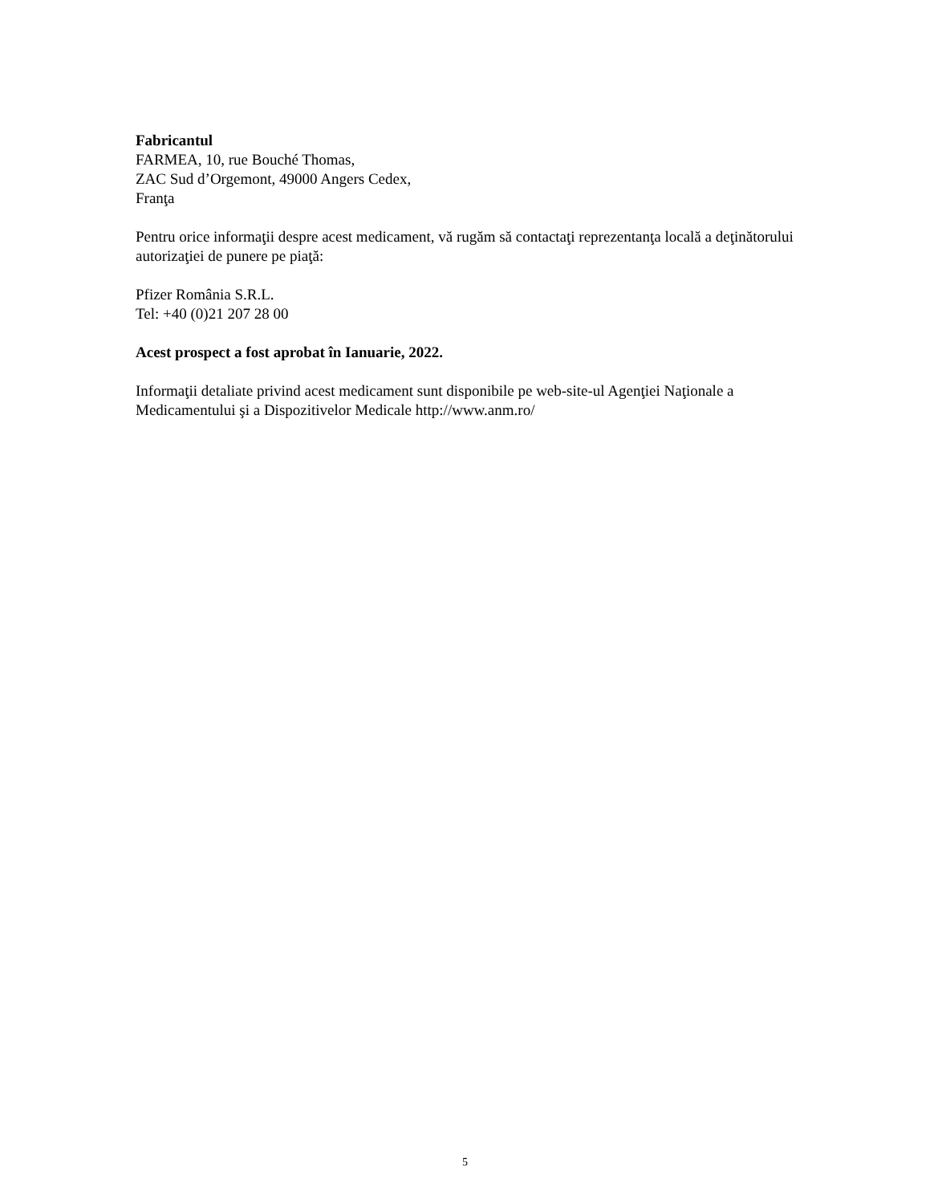Fabricantul
FARMEA, 10, rue Bouché Thomas,
ZAC Sud d’Orgemont, 49000 Angers Cedex,
Franţa
Pentru orice informaţii despre acest medicament, vă rugăm să contactaţi reprezentanţa locală a deţinătorului autorizaţiei de punere pe piaţă:
Pfizer România S.R.L.
Tel: +40 (0)21 207 28 00
Acest prospect a fost aprobat în Ianuarie, 2022.
Informaţii detaliate privind acest medicament sunt disponibile pe web-site-ul Agenţiei Naţionale a Medicamentului şi a Dispozitivelor Medicale http://www.anm.ro/
5